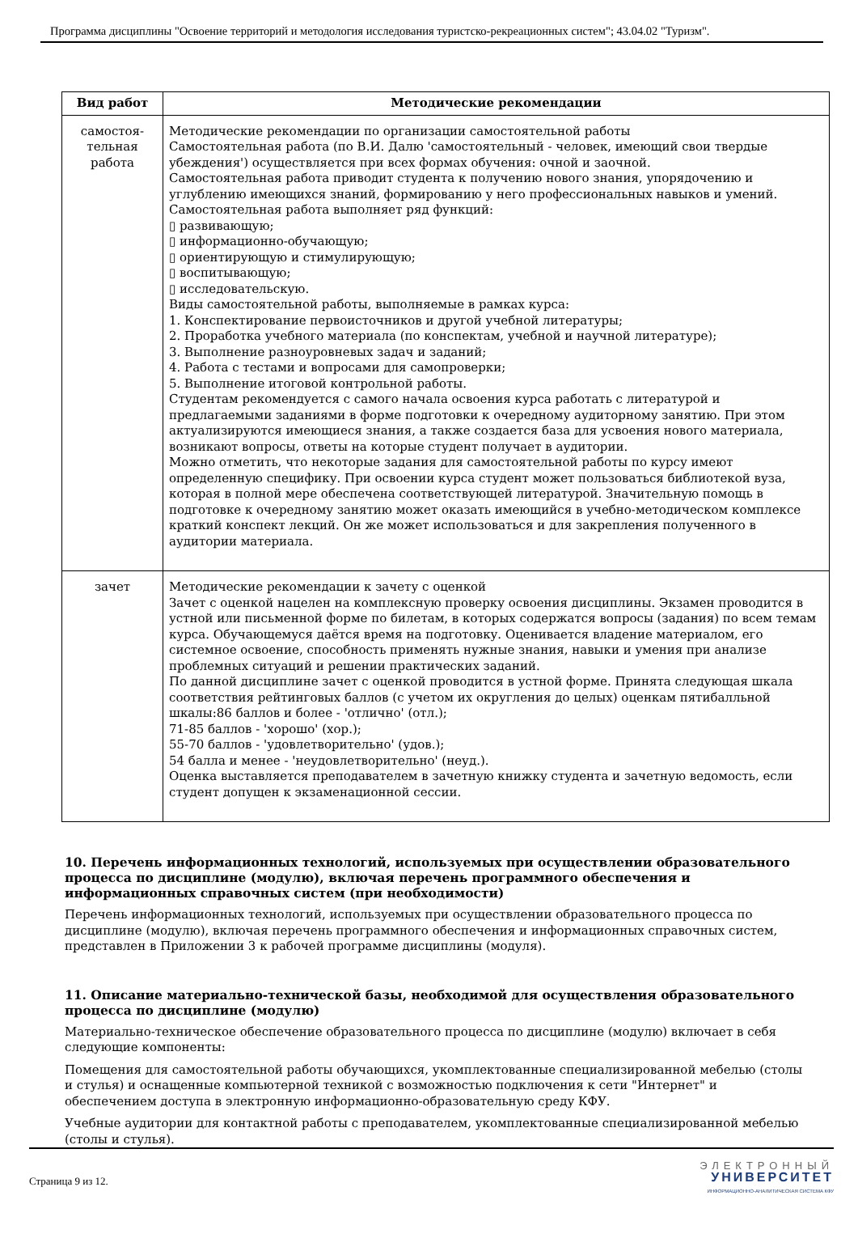Программа дисциплины "Освоение территорий и методология исследования туристско-рекреационных систем"; 43.04.02 "Туризм".
| Вид работ | Методические рекомендации |
| --- | --- |
| самостоя- тельная работа | Методические рекомендации по организации самостоятельной работы Самостоятельная работа (по В.И. Далю 'самостоятельный - человек, имеющий свои твердые убеждения') осуществляется при всех формах обучения: очной и заочной. Самостоятельная работа приводит студента к получению нового знания, упорядочению и углублению имеющихся знаний, формированию у него профессиональных навыков и умений. Самостоятельная работа выполняет ряд функций: ▯ развивающую; ▯ информационно-обучающую; ▯ ориентирующую и стимулирующую; ▯ воспитывающую; ▯ исследовательскую. Виды самостоятельной работы, выполняемые в рамках курса: 1. Конспектирование первоисточников и другой учебной литературы; 2. Проработка учебного материала (по конспектам, учебной и научной литературе); 3. Выполнение разноуровневых задач и заданий; 4. Работа с тестами и вопросами для самопроверки; 5. Выполнение итоговой контрольной работы. Студентам рекомендуется с самого начала освоения курса работать с литературой и предлагаемыми заданиями в форме подготовки к очередному аудиторному занятию. При этом актуализируются имеющиеся знания, а также создается база для усвоения нового материала, возникают вопросы, ответы на которые студент получает в аудитории. Можно отметить, что некоторые задания для самостоятельной работы по курсу имеют определенную специфику. При освоении курса студент может пользоваться библиотекой вуза, которая в полной мере обеспечена соответствующей литературой. Значительную помощь в подготовке к очередному занятию может оказать имеющийся в учебно-методическом комплексе краткий конспект лекций. Он же может использоваться и для закрепления полученного в аудитории материала. |
| зачет | Методические рекомендации к зачету с оценкой Зачет с оценкой нацелен на комплексную проверку освоения дисциплины. Экзамен проводится в устной или письменной форме по билетам, в которых содержатся вопросы (задания) по всем темам курса. Обучающемуся даётся время на подготовку. Оценивается владение материалом, его системное освоение, способность применять нужные знания, навыки и умения при анализе проблемных ситуаций и решении практических заданий. По данной дисциплине зачет с оценкой проводится в устной форме. Принята следующая шкала соответствия рейтинговых баллов (с учетом их округления до целых) оценкам пятибалльной шкалы:86 баллов и более - 'отлично' (отл.); 71-85 баллов - 'хорошо' (хор.); 55-70 баллов - 'удовлетворительно' (удов.); 54 балла и менее - 'неудовлетворительно' (неуд.). Оценка выставляется преподавателем в зачетную книжку студента и зачетную ведомость, если студент допущен к экзаменационной сессии. |
10. Перечень информационных технологий, используемых при осуществлении образовательного процесса по дисциплине (модулю), включая перечень программного обеспечения и информационных справочных систем (при необходимости)
Перечень информационных технологий, используемых при осуществлении образовательного процесса по дисциплине (модулю), включая перечень программного обеспечения и информационных справочных систем, представлен в Приложении 3 к рабочей программе дисциплины (модуля).
11. Описание материально-технической базы, необходимой для осуществления образовательного процесса по дисциплине (модулю)
Материально-техническое обеспечение образовательного процесса по дисциплине (модулю) включает в себя следующие компоненты:
Помещения для самостоятельной работы обучающихся, укомплектованные специализированной мебелью (столы и стулья) и оснащенные компьютерной техникой с возможностью подключения к сети "Интернет" и обеспечением доступа в электронную информационно-образовательную среду КФУ.
Учебные аудитории для контактной работы с преподавателем, укомплектованные специализированной мебелью (столы и стулья).
Страница 9 из 12.
ЭЛЕКТРОННЫЙ
УНИВЕРСИТЕТ
ИНФОРМАЦИОННО-АНАЛИТИЧЕСКАЯ СИСТЕМА КФУ